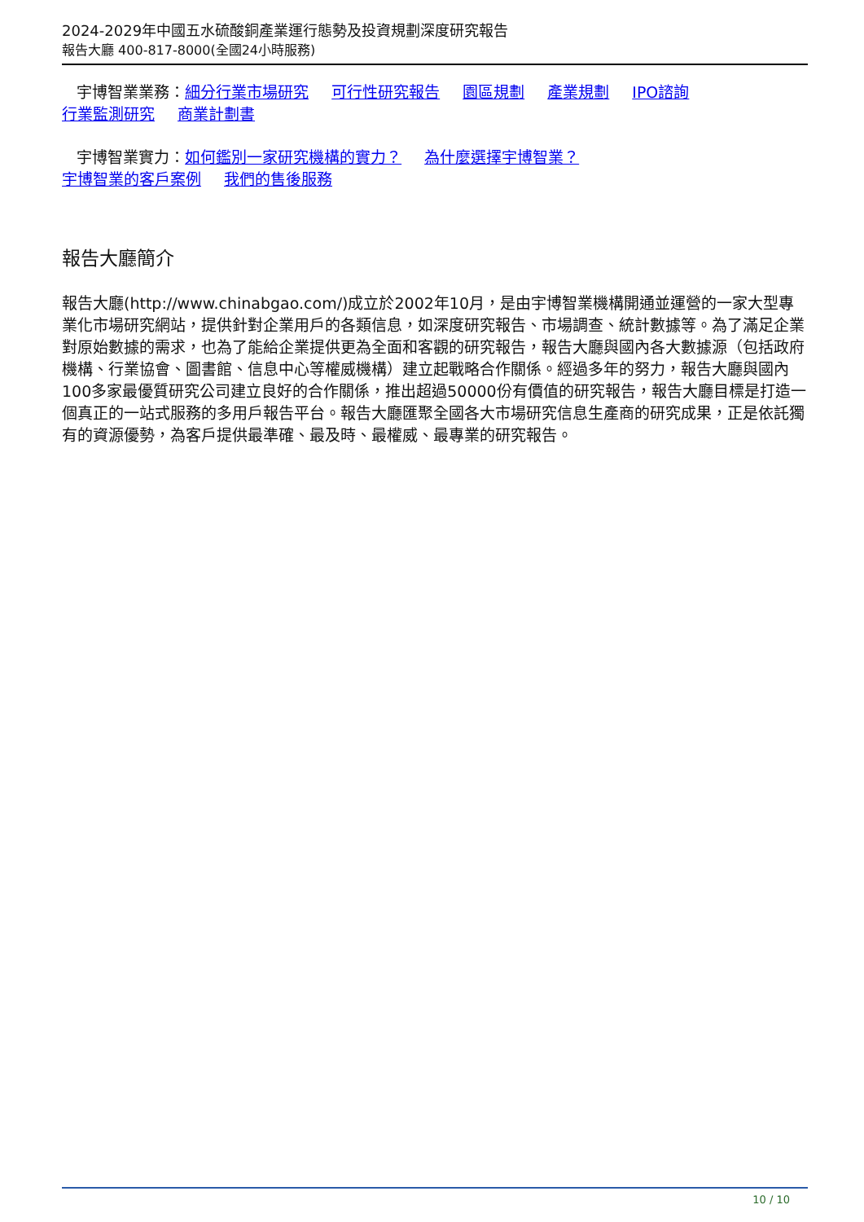2024-2029年中國五水硫酸銅產業運行態勢及投資規劃深度研究報告
報告大廳 400-817-8000(全國24小時服務)
宇博智業業務：細分行業市場研究 可行性研究報告 園區規劃 產業規劃 IPO諮詢
行業監測研究 商業計劃書
宇博智業實力：如何鑑別一家研究機構的實力？ 為什麼選擇宇博智業？
宇博智業的客戶案例 我們的售後服務
報告大廳簡介
報告大廳(http://www.chinabgao.com/)成立於2002年10月，是由宇博智業機構開通並運營的一家大型專業化市場研究網站，提供針對企業用戶的各類信息，如深度研究報告、市場調查、統計數據等。為了滿足企業對原始數據的需求，也為了能給企業提供更為全面和客觀的研究報告，報告大廳與國內各大數據源（包括政府機構、行業協會、圖書館、信息中心等權威機構）建立起戰略合作關係。經過多年的努力，報告大廳與國內100多家最優質研究公司建立良好的合作關係，推出超過50000份有價值的研究報告，報告大廳目標是打造一個真正的一站式服務的多用戶報告平台。報告大廳匯聚全國各大市場研究信息生產商的研究成果，正是依託獨有的資源優勢，為客戶提供最準確、最及時、最權威、最專業的研究報告。
10 / 10